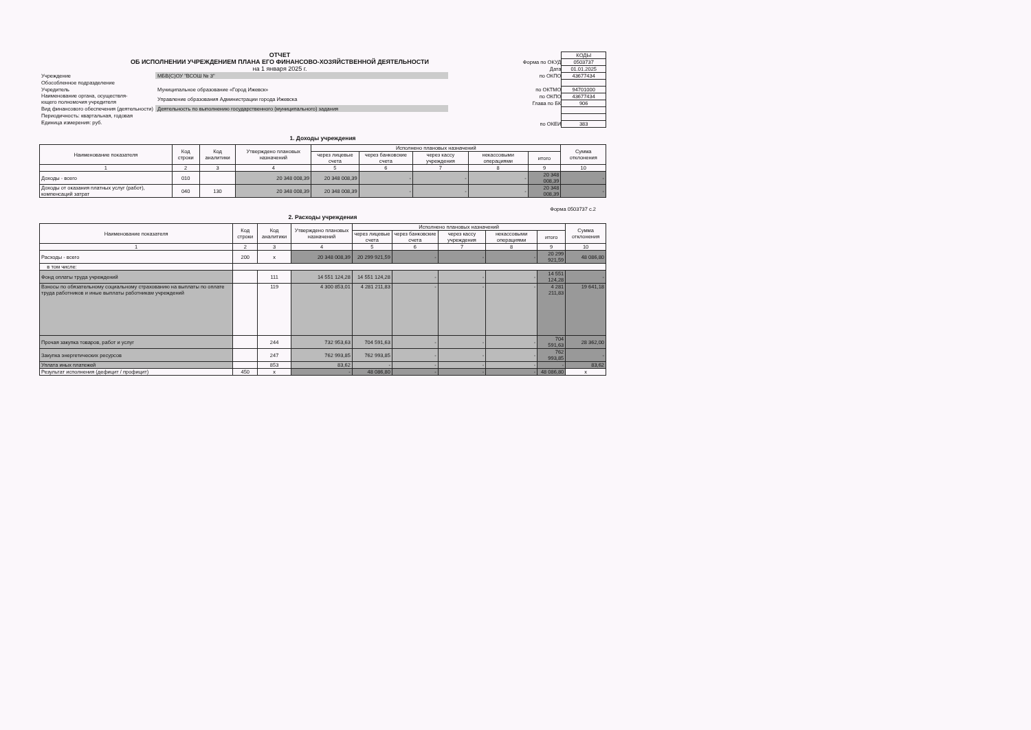ОТЧЕТ
ОБ ИСПОЛНЕНИИ УЧРЕЖДЕНИЕМ ПЛАНА ЕГО ФИНАНСОВО-ХОЗЯЙСТВЕННОЙ ДЕЯТЕЛЬНОСТИ
на 1 января 2025 г.
| Учреждение | МБВ(С)ОУ "ВСОШ № 3" |
| Обособленное подразделение | |
| Учредитель | Муниципальное образование «Город Ижевск» |
| Наименование органа, осуществля- ющего полномочия учредителя | Управление образования Администрации города Ижевска |
| Вид финансового обеспечения (деятельности) | Деятельность по выполнению государственного (муниципального) задания |
| Периодичность: квартальная, годовая | |
| Единица измерения: руб. | |
| | КОДЫ |
| Форма по ОКУД | 0503737 |
| Дата | 01.01.2025 |
| по ОКПО | 43677434 |
| по ОКТМО | 94701000 |
| по ОКПО | 43677434 |
| Глава по БК | 906 |
| по ОКЕИ | 383 |
1. Доходы учреждения
| Наименование показателя | Код строки | Код аналитики | Утверждено плановых назначений | Исполнено плановых назначений | | | | | Сумма отклонения |
| --- | --- | --- | --- | --- | --- | --- | --- | --- | --- |
| | | | | через лицевые счета | через банковские счета | через кассу учреждения | некассовыми операциями | итого | |
| 1 | 2 | 3 | 4 | 5 | 6 | 7 | 8 | 9 | 10 |
| Доходы - всего | 010 | | 20 348 008,39 | 20 348 008,39 | - | - | - | 20 348 008,39 | - |
| Доходы от оказания платных услуг (работ), компенсаций затрат | 040 | 130 | 20 348 008,39 | 20 348 008,39 | - | - | - | 20 348 008,39 | - |
Форма 0503737 с.2
2. Расходы учреждения
| Наименование показателя | Код строки | Код аналитики | Утверждено плановых назначений | Исполнено плановых назначений | | | | | Сумма отклонения |
| --- | --- | --- | --- | --- | --- | --- | --- | --- | --- |
| | | | | через лицевые счета | через банковские счета | через кассу учреждения | некассовыми операциями | итого | |
| 1 | 2 | 3 | 4 | 5 | 6 | 7 | 8 | 9 | 10 |
| Расходы - всего | 200 | x | 20 348 008,39 | 20 299 921,59 | - | - | - | 20 299 921,59 | 48 086,80 |
| в том числе: | | | | | | | | | |
| Фонд оплаты труда учреждений | | 111 | 14 551 124,28 | 14 551 124,28 | - | - | - | 14 551 124,28 | - |
| Взносы по обязательному социальному страхованию на выплаты по оплате труда работников и иные выплаты работникам учреждений | | 119 | 4 300 853,01 | 4 281 211,83 | - | - | - | 4 281 211,83 | 19 641,18 |
| Прочая закупка товаров, работ и услуг | | 244 | 732 953,63 | 704 591,63 | - | - | - | 704 591,63 | 28 362,00 |
| Закупка энергетических ресурсов | | 247 | 762 993,85 | 762 993,85 | - | - | - | 762 993,85 | - |
| Уплата иных платежей | | 853 | 83,62 | - | - | - | - | - | 83,62 |
| Результат исполнения (дефицит / профицит) | 450 | x | - | 48 086,80 | - | - | - | 48 086,80 | x |